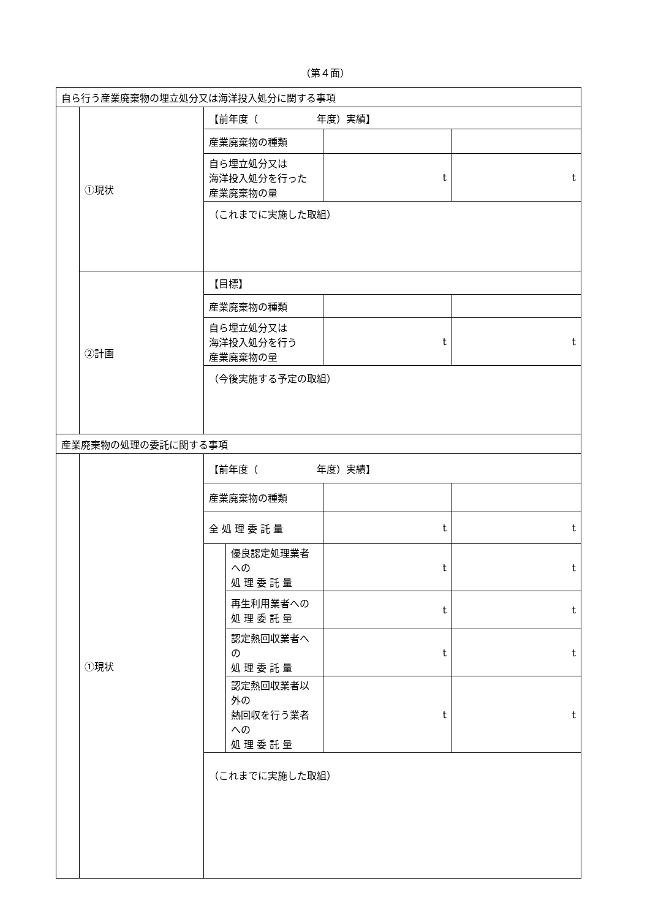（第４面）
| 自ら行う産業廃棄物の埋立処分又は海洋投入処分に関する事項 | | | | | |
| | ①現状 | 【前年度（ 年度）実績】 | | | |
| | | 産業廃棄物の種類 | | | |
| | | 自ら埋立処分又は 海洋投入処分を行った 産業廃棄物の量 | | t | t |
| | | （これまでに実施した取組） | | | |
| | ②計画 | 【目標】 | | | |
| | | 産業廃棄物の種類 | | | |
| | | 自ら埋立処分又は 海洋投入処分を行う 産業廃棄物の量 | | t | t |
| | | （今後実施する予定の取組） | | | |
| 産業廃棄物の処理の委託に関する事項 | | | | | |
| | ①現状 | 【前年度（ 年度）実績】 | | | |
| | | 産業廃棄物の種類 | | | |
| | | 全 処 理 委 託 量 | | t | t |
| | | | 優良認定処理業者への 処 理 委 託 量 | t | t |
| | | | 再生利用業者への 処 理 委 託 量 | t | t |
| | | | 認定熱回収業者への 処 理 委 託 量 | t | t |
| | | | 認定熱回収業者以外の 熱回収を行う業者への 処 理 委 託 量 | t | t |
| | | （これまでに実施した取組） | | | |